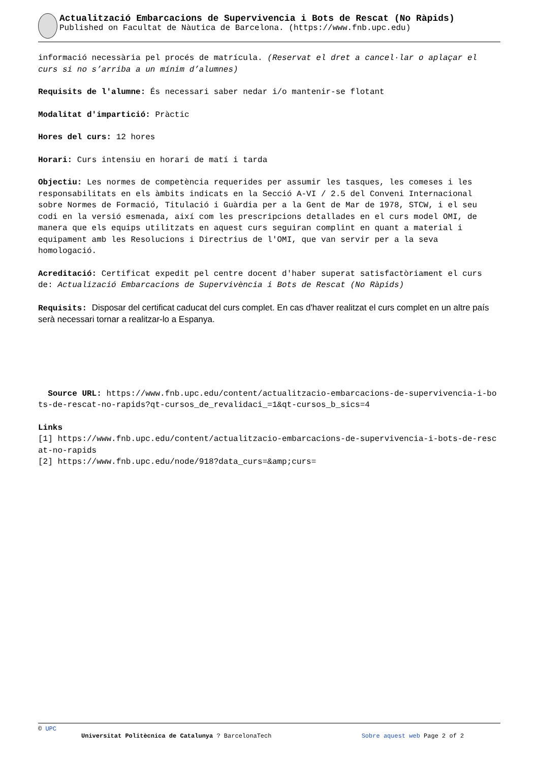Actualització Embarcacions de Supervivencia i Bots de Rescat (No Ràpids)
Published on Facultat de Nàutica de Barcelona. (https://www.fnb.upc.edu)
informació necessària pel procés de matrícula. (Reservat el dret a cancel·lar o aplaçar el curs si no s’arriba a un mínim d’alumnes)
Requisits de l'alumne: És necessari saber nedar i/o mantenir-se flotant
Modalitat d'impartició: Pràctic
Hores del curs: 12 hores
Horari: Curs intensiu en horari de matí i tarda
Objectiu: Les normes de competència requerides per assumir les tasques, les comeses i les responsabilitats en els àmbits indicats en la Secció A-VI / 2.5 del Conveni Internacional sobre Normes de Formació, Titulació i Guàrdia per a la Gent de Mar de 1978, STCW, i el seu codi en la versió esmenada, així com les prescripcions detallades en el curs model OMI, de manera que els equips utilitzats en aquest curs seguiran complint en quant a material i equipament amb les Resolucions i Directrius de l'OMI, que van servir per a la seva homologació.
Acreditació: Certificat expedit pel centre docent d'haber superat satisfactòriament el curs de: Actualizació Embarcacions de Supervivència i Bots de Rescat (No Ràpids)
Requisits: Disposar del certificat caducat del curs complet. En cas d'haver realitzat el curs complet en un altre país serà necessari tornar a realitzar-lo a Espanya.
Source URL: https://www.fnb.upc.edu/content/actualitzacio-embarcacions-de-supervivencia-i-bots-de-rescat-no-rapids?qt-cursos_de_revalidaci_=1&qt-cursos_b_sics=4
Links
[1] https://www.fnb.upc.edu/content/actualitzacio-embarcacions-de-supervivencia-i-bots-de-rescat-no-rapids
[2] https://www.fnb.upc.edu/node/918?data_curs=&amp;curs=
© UPC
Universitat Politècnica de Catalunya ? BarcelonaTech Sobre aquest web Page 2 of 2